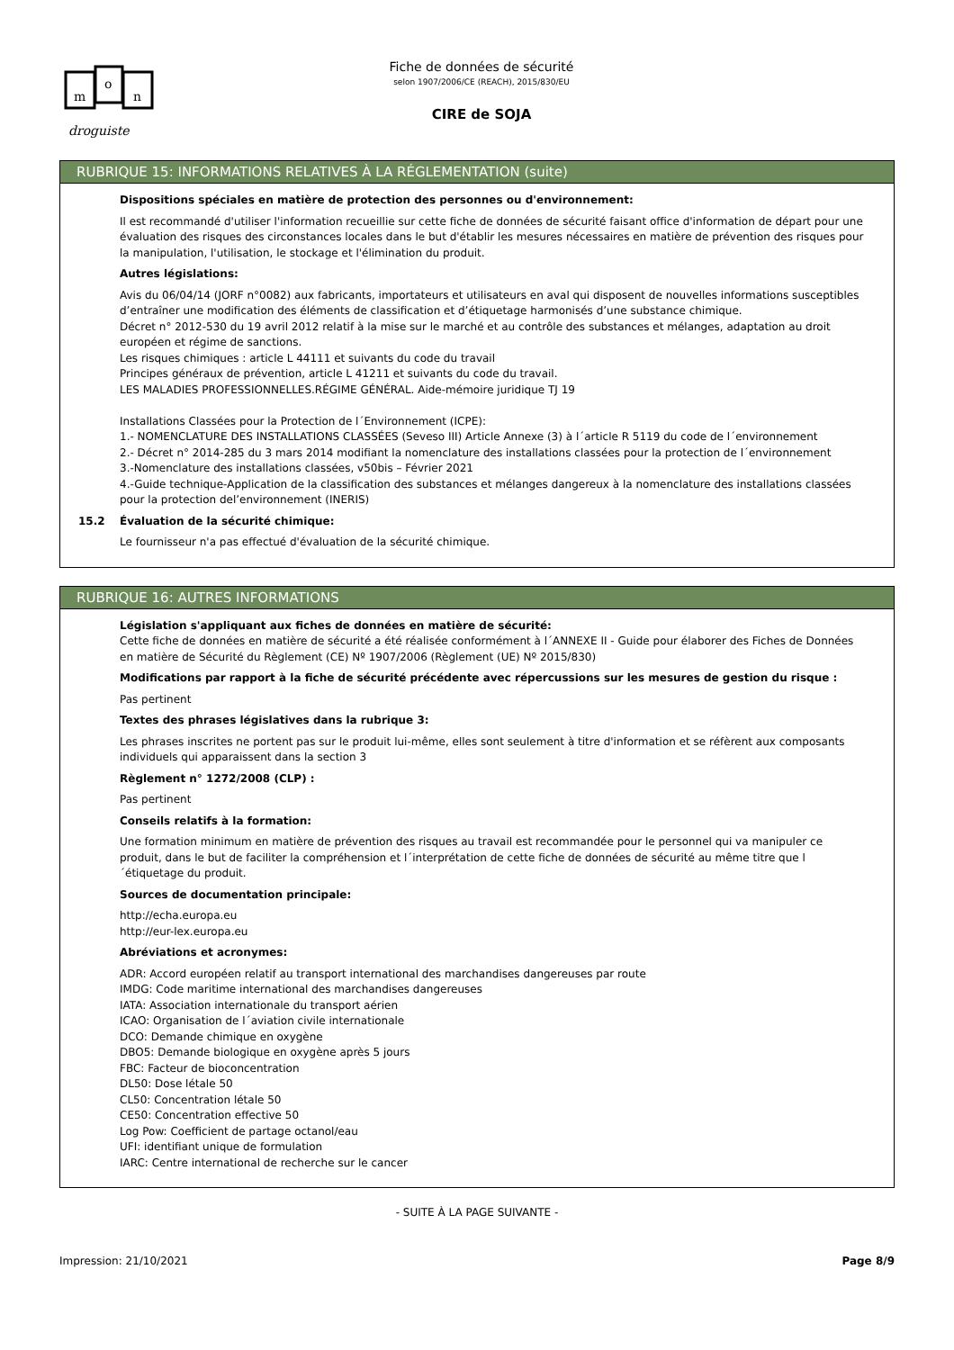m
o
n
droguiste
Fiche de données de sécurité
selon 1907/2006/CE (REACH), 2015/830/EU
CIRE de SOJA
RUBRIQUE 15: INFORMATIONS RELATIVES À LA RÉGLEMENTATION (suite)
Dispositions spéciales en matière de protection des personnes ou d'environnement:
Il est recommandé d'utiliser l'information recueillie sur cette fiche de données de sécurité faisant office d'information de départ pour une évaluation des risques des circonstances locales dans le but d'établir les mesures nécessaires en matière de prévention des risques pour la manipulation, l'utilisation, le stockage et l'élimination du produit.
Autres législations:
Avis du 06/04/14 (JORF n°0082) aux fabricants, importateurs et utilisateurs en aval qui disposent de nouvelles informations susceptibles d’entraîner une modification des éléments de classification et d’étiquetage harmonisés d’une substance chimique.
Décret n° 2012-530 du 19 avril 2012 relatif à la mise sur le marché et au contrôle des substances et mélanges, adaptation au droit européen et régime de sanctions.
Les risques chimiques : article L 44111 et suivants du code du travail
Principes généraux de prévention, article L 41211 et suivants du code du travail.
LES MALADIES PROFESSIONNELLES.RÉGIME GÉNÉRAL. Aide-mémoire juridique TJ 19
Installations Classées pour la Protection de l´Environnement (ICPE):
1.- NOMENCLATURE DES INSTALLATIONS CLASSÉES (Seveso III) Article Annexe (3) à l´article R 5119 du code de l´environnement
2.- Décret n° 2014-285 du 3 mars 2014 modifiant la nomenclature des installations classées pour la protection de l´environnement
3.-Nomenclature des installations classées, v50bis – Février 2021
4.-Guide technique-Application de la classification des substances et mélanges dangereux à la nomenclature des installations classées pour la protection del’environnement (INERIS)
15.2 Évaluation de la sécurité chimique:
Le fournisseur n'a pas effectué d'évaluation de la sécurité chimique.
RUBRIQUE 16: AUTRES INFORMATIONS
Législation s'appliquant aux fiches de données en matière de sécurité:
Cette fiche de données en matière de sécurité a été réalisée conformément à l´ANNEXE II - Guide pour élaborer des Fiches de Données en matière de Sécurité du Règlement (CE) Nº 1907/2006 (Règlement (UE) Nº 2015/830)
Modifications par rapport à la fiche de sécurité précédente avec répercussions sur les mesures de gestion du risque :
Pas pertinent
Textes des phrases législatives dans la rubrique 3:
Les phrases inscrites ne portent pas sur le produit lui-même, elles sont seulement à titre d'information et se réfèrent aux composants individuels qui apparaissent dans la section 3
Règlement n° 1272/2008 (CLP) :
Pas pertinent
Conseils relatifs à la formation:
Une formation minimum en matière de prévention des risques au travail est recommandée pour le personnel qui va manipuler ce produit, dans le but de faciliter la compréhension et l´interprétation de cette fiche de données de sécurité au même titre que l´étiquetage du produit.
Sources de documentation principale:
http://echa.europa.eu
http://eur-lex.europa.eu
Abréviations et acronymes:
ADR: Accord européen relatif au transport international des marchandises dangereuses par route
IMDG: Code maritime international des marchandises dangereuses
IATA: Association internationale du transport aérien
ICAO: Organisation de l´aviation civile internationale
DCO: Demande chimique en oxygène
DBO5: Demande biologique en oxygène après 5 jours
FBC: Facteur de bioconcentration
DL50: Dose létale 50
CL50: Concentration létale 50
CE50: Concentration effective 50
Log Pow: Coefficient de partage octanol/eau
UFI: identifiant unique de formulation
IARC: Centre international de recherche sur le cancer
- SUITE À LA PAGE SUIVANTE -
Impression: 21/10/2021 Page 8/9